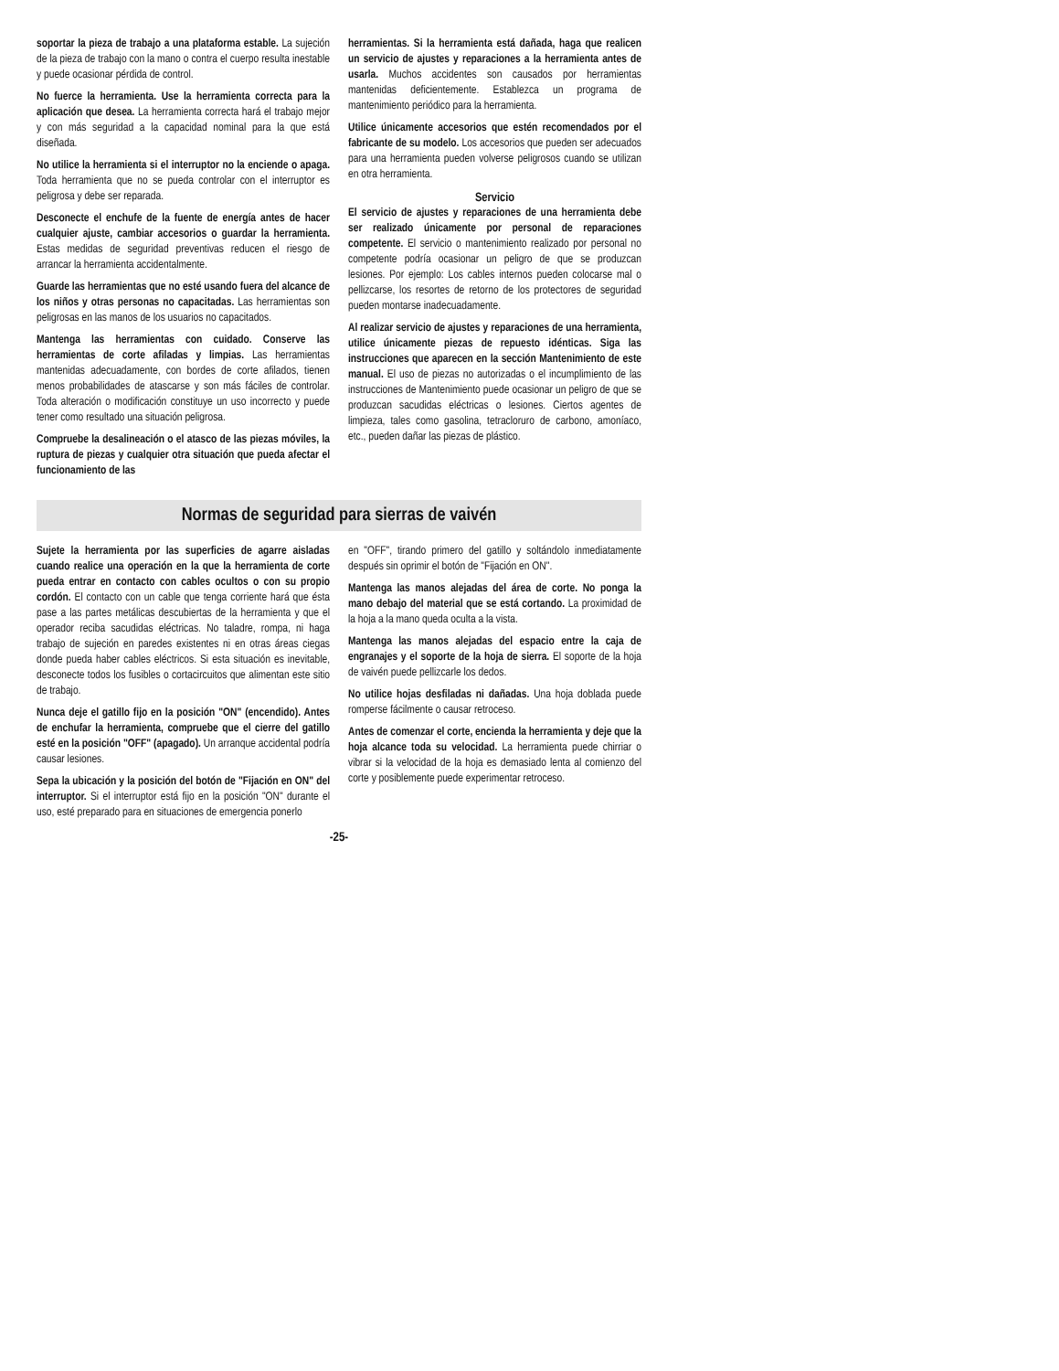soportar la pieza de trabajo a una plataforma estable. La sujeción de la pieza de trabajo con la mano o contra el cuerpo resulta inestable y puede ocasionar pérdida de control.
No fuerce la herramienta. Use la herramienta correcta para la aplicación que desea. La herramienta correcta hará el trabajo mejor y con más seguridad a la capacidad nominal para la que está diseñada.
No utilice la herramienta si el interruptor no la enciende o apaga. Toda herramienta que no se pueda controlar con el interruptor es peligrosa y debe ser reparada.
Desconecte el enchufe de la fuente de energía antes de hacer cualquier ajuste, cambiar accesorios o guardar la herramienta. Estas medidas de seguridad preventivas reducen el riesgo de arrancar la herramienta accidentalmente.
Guarde las herramientas que no esté usando fuera del alcance de los niños y otras personas no capacitadas. Las herramientas son peligrosas en las manos de los usuarios no capacitados.
Mantenga las herramientas con cuidado. Conserve las herramientas de corte afiladas y limpias. Las herramientas mantenidas adecuadamente, con bordes de corte afilados, tienen menos probabilidades de atascarse y son más fáciles de controlar. Toda alteración o modificación constituye un uso incorrecto y puede tener como resultado una situación peligrosa.
Compruebe la desalineación o el atasco de las piezas móviles, la ruptura de piezas y cualquier otra situación que pueda afectar el funcionamiento de las
herramientas. Si la herramienta está dañada, haga que realicen un servicio de ajustes y reparaciones a la herramienta antes de usarla. Muchos accidentes son causados por herramientas mantenidas deficientemente. Establezca un programa de mantenimiento periódico para la herramienta.
Utilice únicamente accesorios que estén recomendados por el fabricante de su modelo. Los accesorios que pueden ser adecuados para una herramienta pueden volverse peligrosos cuando se utilizan en otra herramienta.
Servicio
El servicio de ajustes y reparaciones de una herramienta debe ser realizado únicamente por personal de reparaciones competente. El servicio o mantenimiento realizado por personal no competente podría ocasionar un peligro de que se produzcan lesiones. Por ejemplo: Los cables internos pueden colocarse mal o pellizcarse, los resortes de retorno de los protectores de seguridad pueden montarse inadecuadamente.
Al realizar servicio de ajustes y reparaciones de una herramienta, utilice únicamente piezas de repuesto idénticas. Siga las instrucciones que aparecen en la sección Mantenimiento de este manual. El uso de piezas no autorizadas o el incumplimiento de las instrucciones de Mantenimiento puede ocasionar un peligro de que se produzcan sacudidas eléctricas o lesiones. Ciertos agentes de limpieza, tales como gasolina, tetracloruro de carbono, amoníaco, etc., pueden dañar las piezas de plástico.
Normas de seguridad para sierras de vaivén
Sujete la herramienta por las superficies de agarre aisladas cuando realice una operación en la que la herramienta de corte pueda entrar en contacto con cables ocultos o con su propio cordón. El contacto con un cable que tenga corriente hará que ésta pase a las partes metálicas descubiertas de la herramienta y que el operador reciba sacudidas eléctricas. No taladre, rompa, ni haga trabajo de sujeción en paredes existentes ni en otras áreas ciegas donde pueda haber cables eléctricos. Si esta situación es inevitable, desconecte todos los fusibles o cortacircuitos que alimentan este sitio de trabajo.
Nunca deje el gatillo fijo en la posición "ON" (encendido). Antes de enchufar la herramienta, compruebe que el cierre del gatillo esté en la posición "OFF" (apagado). Un arranque accidental podría causar lesiones.
Sepa la ubicación y la posición del botón de "Fijación en ON" del interruptor. Si el interruptor está fijo en la posición "ON" durante el uso, esté preparado para en situaciones de emergencia ponerlo
en "OFF", tirando primero del gatillo y soltándolo inmediatamente después sin oprimir el botón de "Fijación en ON".
Mantenga las manos alejadas del área de corte. No ponga la mano debajo del material que se está cortando. La proximidad de la hoja a la mano queda oculta a la vista.
Mantenga las manos alejadas del espacio entre la caja de engranajes y el soporte de la hoja de sierra. El soporte de la hoja de vaivén puede pellizcarle los dedos.
No utilice hojas desfiladas ni dañadas. Una hoja doblada puede romperse fácilmente o causar retroceso.
Antes de comenzar el corte, encienda la herramienta y deje que la hoja alcance toda su velocidad. La herramienta puede chirriar o vibrar si la velocidad de la hoja es demasiado lenta al comienzo del corte y posiblemente puede experimentar retroceso.
-25-